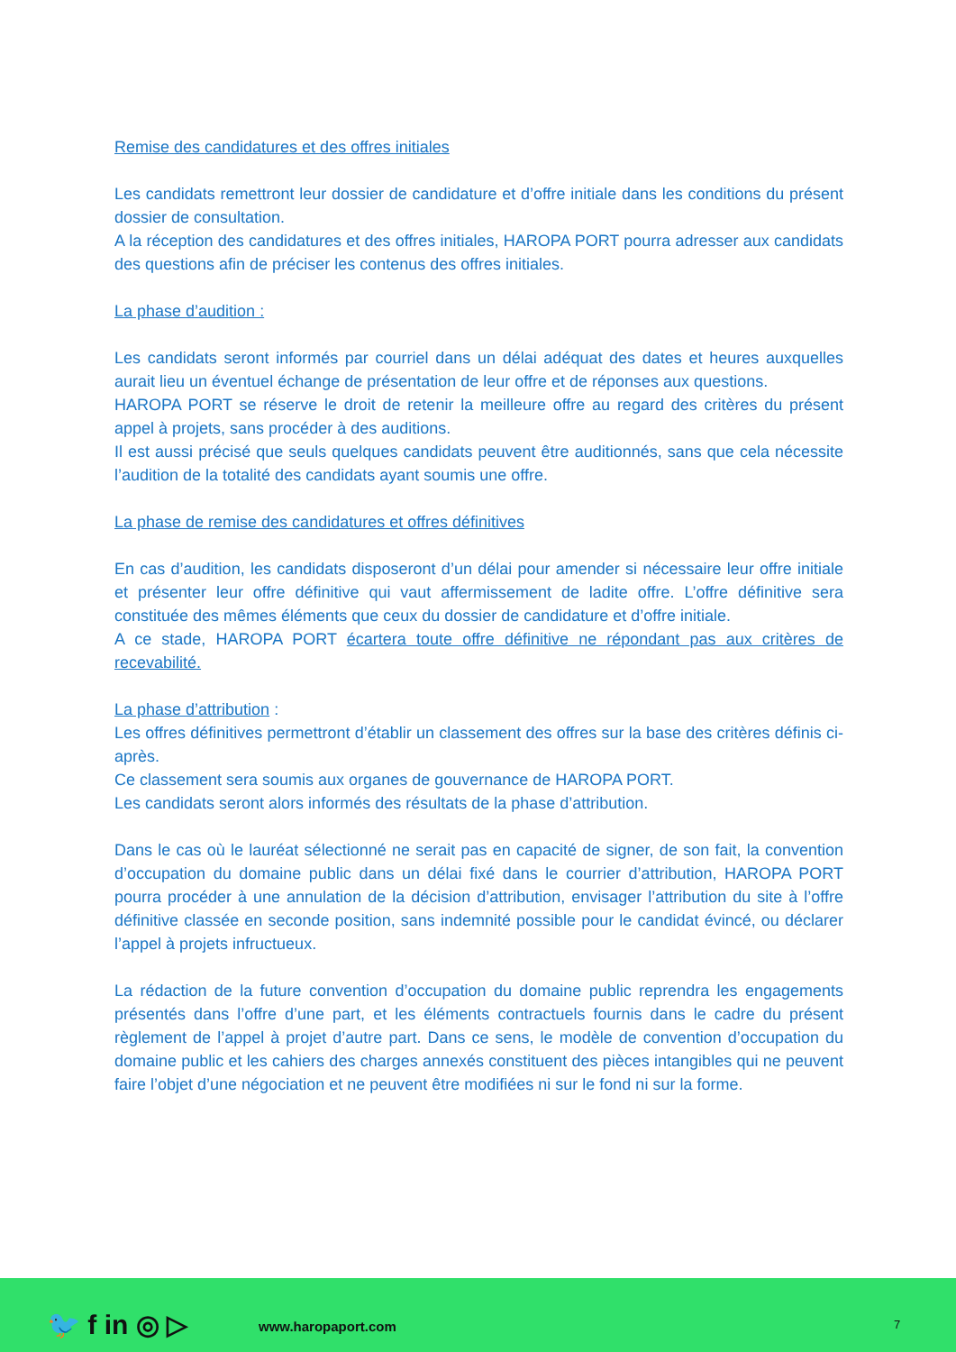Remise des candidatures et des offres initiales
Les candidats remettront leur dossier de candidature et d’offre initiale dans les conditions du présent dossier de consultation.
A la réception des candidatures et des offres initiales, HAROPA PORT pourra adresser aux candidats des questions afin de préciser les contenus des offres initiales.
La phase d’audition :
Les candidats seront informés par courriel dans un délai adéquat des dates et heures auxquelles aurait lieu un éventuel échange de présentation de leur offre et de réponses aux questions.
HAROPA PORT se réserve le droit de retenir la meilleure offre au regard des critères du présent appel à projets, sans procéder à des auditions.
Il est aussi précisé que seuls quelques candidats peuvent être auditionnés, sans que cela nécessite l’audition de la totalité des candidats ayant soumis une offre.
La phase de remise des candidatures et offres définitives
En cas d’audition, les candidats disposeront d’un délai pour amender si nécessaire leur offre initiale et présenter leur offre définitive qui vaut affermissement de ladite offre. L’offre définitive sera constituée des mêmes éléments que ceux du dossier de candidature et d’offre initiale.
A ce stade, HAROPA PORT écartera toute offre définitive ne répondant pas aux critères de recevabilité.
La phase d’attribution :
Les offres définitives permettront d’établir un classement des offres sur la base des critères définis ci-après.
Ce classement sera soumis aux organes de gouvernance de HAROPA PORT.
Les candidats seront alors informés des résultats de la phase d’attribution.
Dans le cas où le lauréat sélectionné ne serait pas en capacité de signer, de son fait, la convention d’occupation du domaine public dans un délai fixé dans le courrier d’attribution, HAROPA PORT pourra procéder à une annulation de la décision d’attribution, envisager l’attribution du site à l’offre définitive classée en seconde position, sans indemnité possible pour le candidat évincé, ou déclarer l’appel à projets infructueux.
La rédaction de la future convention d’occupation du domaine public reprendra les engagements présentés dans l’offre d’une part, et les éléments contractuels fournis dans le cadre du présent règlement de l’appel à projet d’autre part. Dans ce sens, le modèle de convention d’occupation du domaine public et les cahiers des charges annexés constituent des pièces intangibles qui ne peuvent faire l’objet d’une négociation et ne peuvent être modifiées ni sur le fond ni sur la forme.
🐦 f in ◎ ▷ www.haropaport.com 7